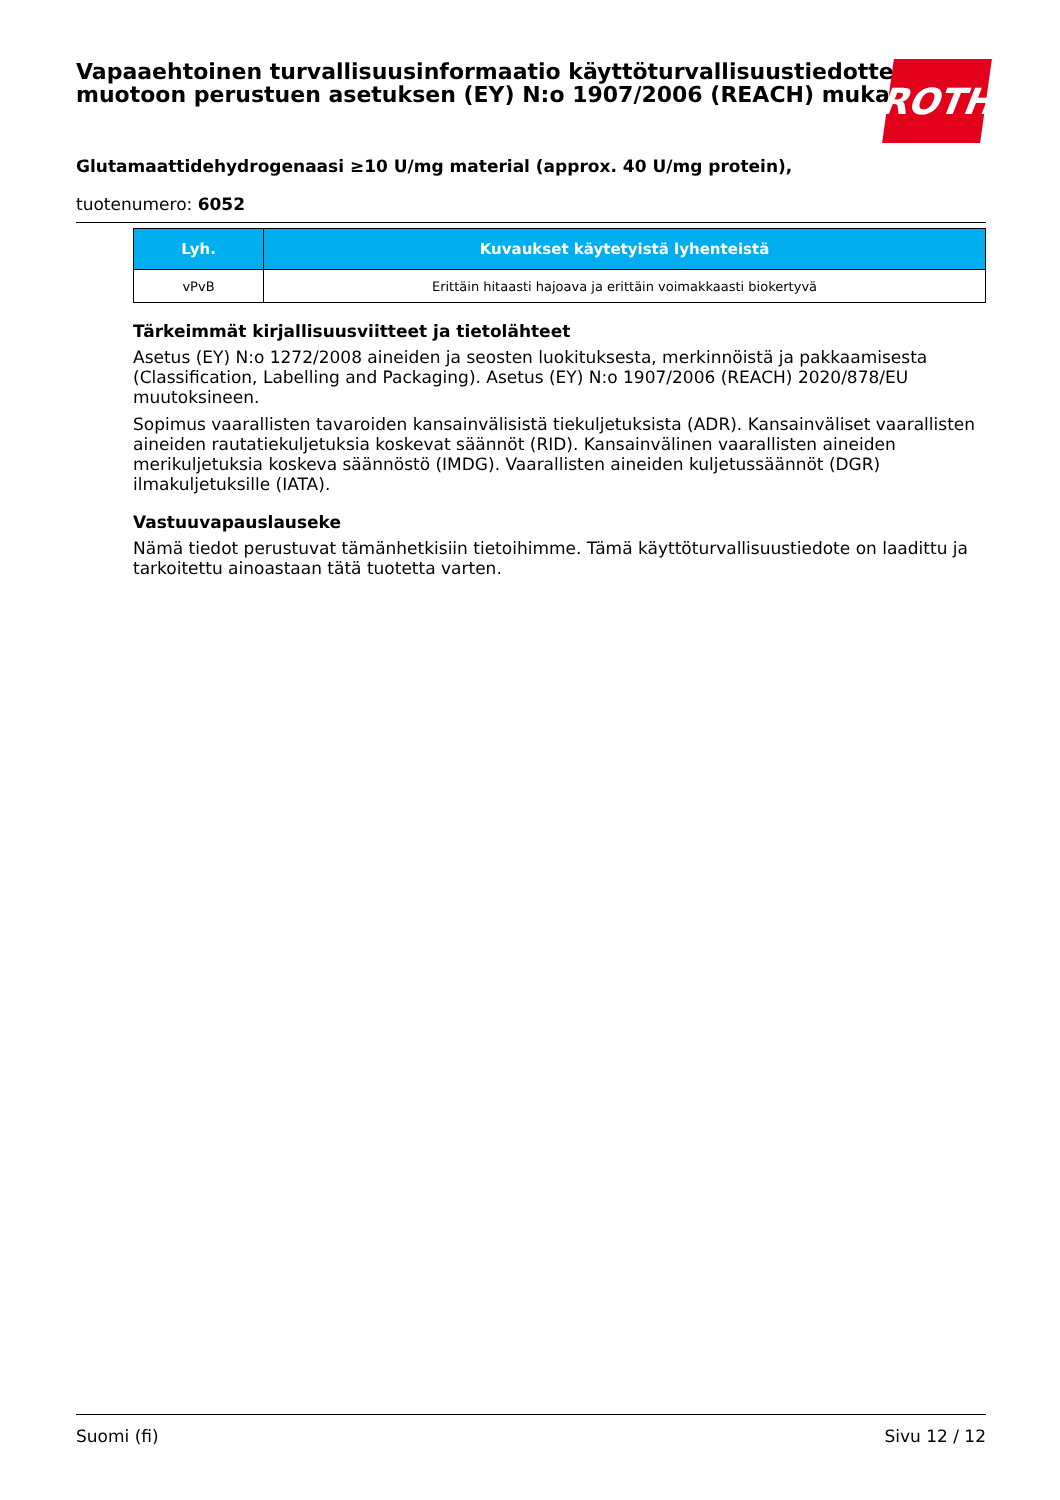Vapaaehtoinen turvallisuusinformaatio käyttöturvallisuustiedotteen muotoon perustuen asetuksen (EY) N:o 1907/2006 (REACH) mukaisesti
ROTH
Glutamaattidehydrogenaasi ≥10 U/mg material (approx. 40 U/mg protein),
tuotenumero: 6052
| Lyh. | Kuvaukset käytetyistä lyhenteistä |
| --- | --- |
| vPvB | Erittäin hitaasti hajoava ja erittäin voimakkaasti biokertyvä |
Tärkeimmät kirjallisuusviitteet ja tietolähteet
Asetus (EY) N:o 1272/2008 aineiden ja seosten luokituksesta, merkinnöistä ja pakkaamisesta (Classification, Labelling and Packaging). Asetus (EY) N:o 1907/2006 (REACH) 2020/878/EU muutoksineen.
Sopimus vaarallisten tavaroiden kansainvälisistä tiekuljetuksista (ADR). Kansainväliset vaarallisten aineiden rautatiekuljetuksia koskevat säännöt (RID). Kansainvälinen vaarallisten aineiden merikuljetuksia koskeva säännöstö (IMDG). Vaarallisten aineiden kuljetussäännöt (DGR) ilmakuljetuksille (IATA).
Vastuuvapauslauseke
Nämä tiedot perustuvat tämänhetkisiin tietoihimme. Tämä käyttöturvallisuustiedote on laadittu ja tarkoitettu ainoastaan tätä tuotetta varten.
Suomi (fi) Sivu 12 / 12